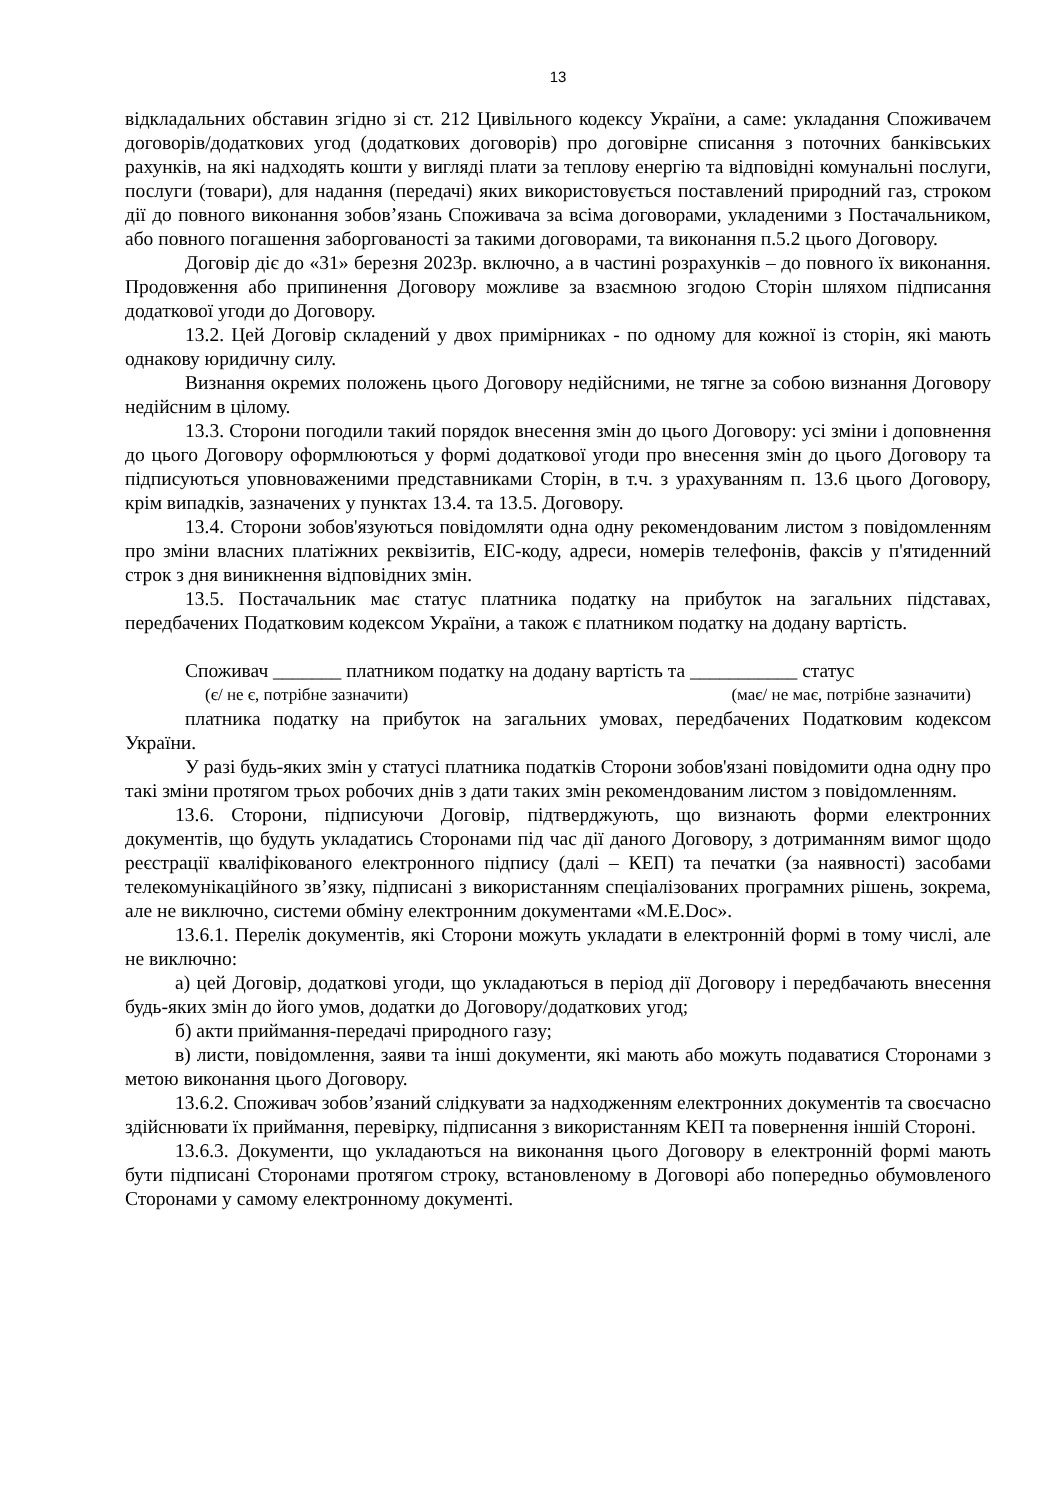13
відкладальних обставин згідно зі ст. 212 Цивільного кодексу України, а саме: укладання Споживачем договорів/додаткових угод (додаткових договорів) про договірне списання з поточних банківських рахунків, на які надходять кошти у вигляді плати за теплову енергію та відповідні комунальні послуги, послуги (товари), для надання (передачі) яких використовується поставлений природний газ, строком дії до повного виконання зобов’язань Споживача за всіма договорами, укладеними з Постачальником, або повного погашення заборгованості за такими договорами, та виконання п.5.2 цього Договору.
Договір діє до «31» березня 2023р. включно, а в частині розрахунків – до повного їх виконання. Продовження або припинення Договору можливе за взаємною згодою Сторін шляхом підписання додаткової угоди до Договору.
13.2. Цей Договір складений у двох примірниках - по одному для кожної із сторін, які мають однакову юридичну силу.
Визнання окремих положень цього Договору недійсними, не тягне за собою визнання Договору недійсним в цілому.
13.3. Сторони погодили такий порядок внесення змін до цього Договору: усі зміни і доповнення до цього Договору оформлюються у формі додаткової угоди про внесення змін до цього Договору та підписуються уповноваженими представниками Сторін, в т.ч. з урахуванням п. 13.6 цього Договору, крім випадків, зазначених у пунктах 13.4. та 13.5. Договору.
13.4. Сторони зобов'язуються повідомляти одна одну рекомендованим листом з повідомленням про зміни власних платіжних реквізитів, ЕІС-коду, адреси, номерів телефонів, факсів у п'ятиденний строк з дня виникнення відповідних змін.
13.5. Постачальник має статус платника податку на прибуток на загальних підставах, передбачених Податковим кодексом України, а також є платником податку на додану вартість.
Споживач _______ платником податку на додану вартість та ___________ статус
(є/ не є, потрібне зазначити) (має/ не має, потрібне зазначити)
платника податку на прибуток на загальних умовах, передбачених Податковим кодексом України.
У разі будь-яких змін у статусі платника податків Сторони зобов'язані повідомити одна одну про такі зміни протягом трьох робочих днів з дати таких змін рекомендованим листом з повідомленням.
13.6. Сторони, підписуючи Договір, підтверджують, що визнають форми електронних документів, що будуть укладатись Сторонами під час дії даного Договору, з дотриманням вимог щодо реєстрації кваліфікованого електронного підпису (далі – КЕП) та печатки (за наявності) засобами телекомунікаційного зв’язку, підписані з використанням спеціалізованих програмних рішень, зокрема, але не виключно, системи обміну електронним документами «M.E.Doc».
13.6.1. Перелік документів, які Сторони можуть укладати в електронній формі в тому числі, але не виключно:
а) цей Договір, додаткові угоди, що укладаються в період дії Договору і передбачають внесення будь-яких змін до його умов, додатки до Договору/додаткових угод;
б) акти приймання-передачі природного газу;
в) листи, повідомлення, заяви та інші документи, які мають або можуть подаватися Сторонами з метою виконання цього Договору.
13.6.2. Споживач зобов’язаний слідкувати за надходженням електронних документів та своєчасно здійснювати їх приймання, перевірку, підписання з використанням КЕП та повернення іншій Стороні.
13.6.3. Документи, що укладаються на виконання цього Договору в електронній формі мають бути підписані Сторонами протягом строку, встановленому в Договорі або попередньо обумовленого Сторонами у самому електронному документі.